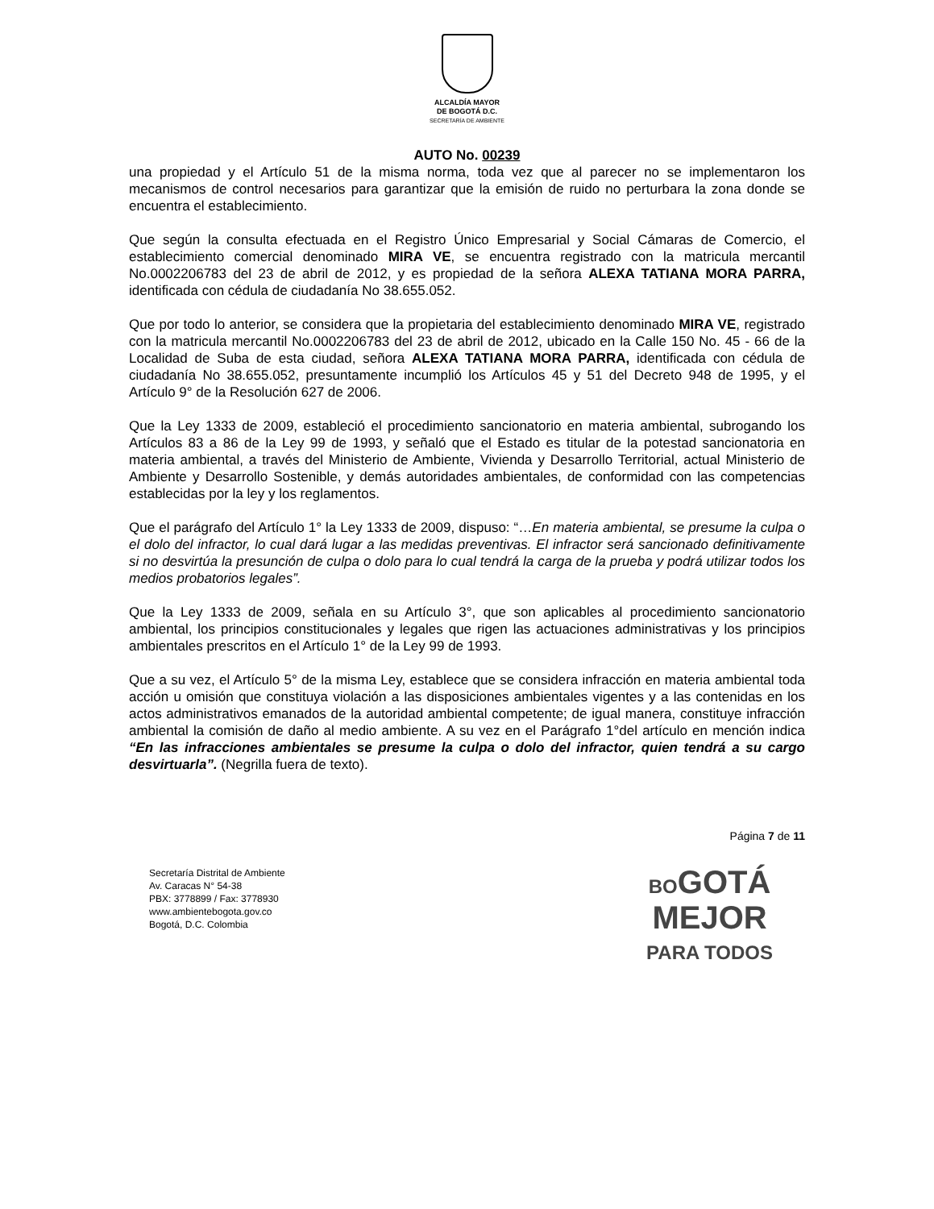ALCALDÍA MAYOR
DE BOGOTÁ D.C.
SECRETARÍA DE AMBIENTE
AUTO No. 00239
una propiedad y el Artículo 51 de la misma norma, toda vez que al parecer no se implementaron los mecanismos de control necesarios para garantizar que la emisión de ruido no perturbara la zona donde se encuentra el establecimiento.
Que según la consulta efectuada en el Registro Único Empresarial y Social Cámaras de Comercio, el establecimiento comercial denominado MIRA VE, se encuentra registrado con la matricula mercantil No.0002206783 del 23 de abril de 2012, y es propiedad de la señora ALEXA TATIANA MORA PARRA, identificada con cédula de ciudadanía No 38.655.052.
Que por todo lo anterior, se considera que la propietaria del establecimiento denominado MIRA VE, registrado con la matricula mercantil No.0002206783 del 23 de abril de 2012, ubicado en la Calle 150 No. 45 - 66 de la Localidad de Suba de esta ciudad, señora ALEXA TATIANA MORA PARRA, identificada con cédula de ciudadanía No 38.655.052, presuntamente incumplió los Artículos 45 y 51 del Decreto 948 de 1995, y el Artículo 9° de la Resolución 627 de 2006.
Que la Ley 1333 de 2009, estableció el procedimiento sancionatorio en materia ambiental, subrogando los Artículos 83 a 86 de la Ley 99 de 1993, y señaló que el Estado es titular de la potestad sancionatoria en materia ambiental, a través del Ministerio de Ambiente, Vivienda y Desarrollo Territorial, actual Ministerio de Ambiente y Desarrollo Sostenible, y demás autoridades ambientales, de conformidad con las competencias establecidas por la ley y los reglamentos.
Que el parágrafo del Artículo 1° la Ley 1333 de 2009, dispuso: “…En materia ambiental, se presume la culpa o el dolo del infractor, lo cual dará lugar a las medidas preventivas. El infractor será sancionado definitivamente si no desvirtúa la presunción de culpa o dolo para lo cual tendrá la carga de la prueba y podrá utilizar todos los medios probatorios legales”.
Que la Ley 1333 de 2009, señala en su Artículo 3°, que son aplicables al procedimiento sancionatorio ambiental, los principios constitucionales y legales que rigen las actuaciones administrativas y los principios ambientales prescritos en el Artículo 1° de la Ley 99 de 1993.
Que a su vez, el Artículo 5° de la misma Ley, establece que se considera infracción en materia ambiental toda acción u omisión que constituya violación a las disposiciones ambientales vigentes y a las contenidas en los actos administrativos emanados de la autoridad ambiental competente; de igual manera, constituye infracción ambiental la comisión de daño al medio ambiente. A su vez en el Parágrafo 1°del artículo en mención indica “En las infracciones ambientales se presume la culpa o dolo del infractor, quien tendrá a su cargo desvirtuarla”. (Negrilla fuera de texto).
Página 7 de 11
Secretaría Distrital de Ambiente
Av. Caracas N° 54-38
PBX: 3778899 / Fax: 3778930
www.ambientebogota.gov.co
Bogotá, D.C. Colombia
BOGOTÁ
MEJOR
PARA TODOS